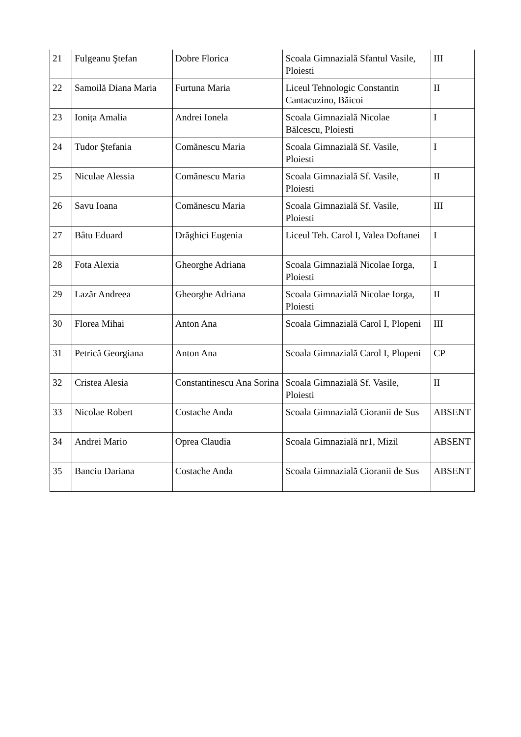| 21 | Fulgeanu Ştefan | Dobre Florica | Scoala Gimnazială Sfantul Vasile, Ploiesti | III |
| 22 | Samoilă Diana Maria | Furtuna Maria | Liceul Tehnologic Constantin Cantacuzino, Băicoi | II |
| 23 | Ionița Amalia | Andrei Ionela | Scoala Gimnazială Nicolae Bălcescu, Ploiesti | I |
| 24 | Tudor Ştefania | Comănescu Maria | Scoala Gimnazială Sf. Vasile, Ploiesti | I |
| 25 | Niculae Alessia | Comănescu Maria | Scoala Gimnazială Sf. Vasile, Ploiesti | II |
| 26 | Savu Ioana | Comănescu Maria | Scoala Gimnazială Sf. Vasile, Ploiesti | III |
| 27 | Bâtu Eduard | Drăghici Eugenia | Liceul Teh. Carol I, Valea Doftanei | I |
| 28 | Fota Alexia | Gheorghe Adriana | Scoala Gimnazială Nicolae Iorga, Ploiesti | I |
| 29 | Lazăr Andreea | Gheorghe Adriana | Scoala Gimnazială Nicolae Iorga, Ploiesti | II |
| 30 | Florea Mihai | Anton Ana | Scoala Gimnazială Carol I, Plopeni | III |
| 31 | Petrică Georgiana | Anton Ana | Scoala Gimnazială Carol I, Plopeni | CP |
| 32 | Cristea Alesia | Constantinescu Ana Sorina | Scoala Gimnazială Sf. Vasile, Ploiesti | II |
| 33 | Nicolae Robert | Costache Anda | Scoala Gimnazială Cioranii de Sus | ABSENT |
| 34 | Andrei Mario | Oprea Claudia | Scoala Gimnazială nr1, Mizil | ABSENT |
| 35 | Banciu Dariana | Costache Anda | Scoala Gimnazială Cioranii de Sus | ABSENT |